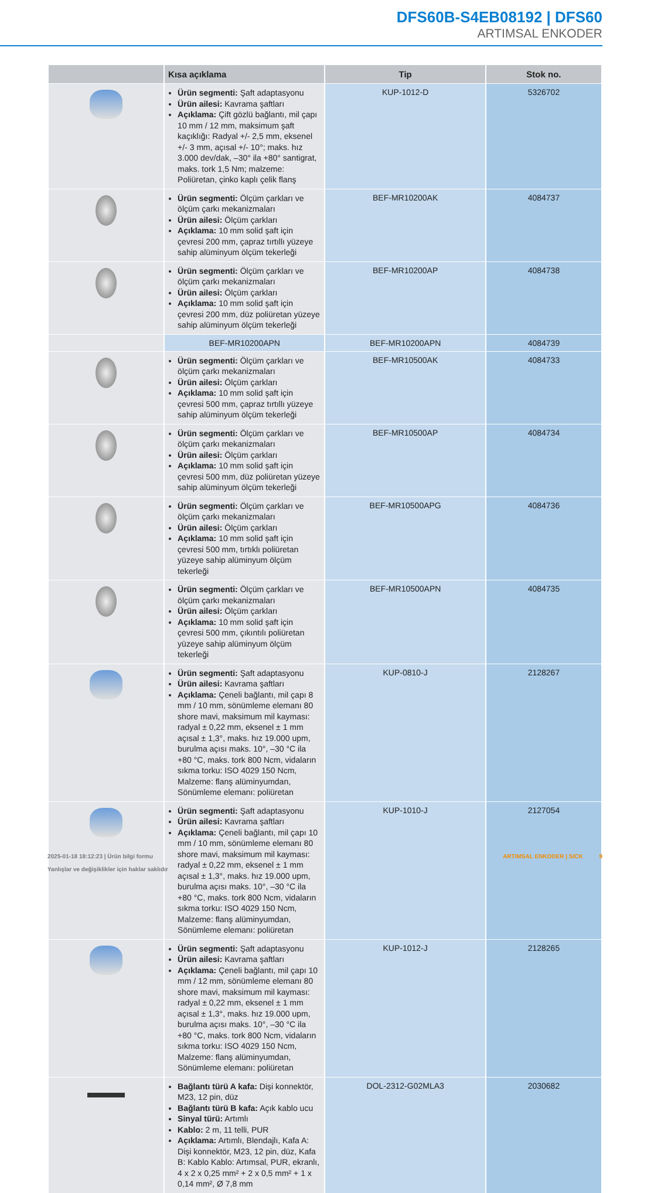DFS60B-S4EB08192 | DFS60
ARTIMSAL ENKODER
| | Kısa açıklama | Tip | Stok no. |
| --- | --- | --- | --- |
| | Ürün segmenti: Şaft adaptasyonu Ürün ailesi: Kavrama şaftları Açıklama: Çift gözlü bağlantı, mil çapı 10 mm / 12 mm, maksimum şaft kaçıklığı: Radyal +/- 2,5 mm, eksenel +/- 3 mm, açısal +/- 10°; maks. hız 3.000 dev/dak, –30° ila +80° santigrat, maks. tork 1,5 Nm; malzeme: Poliüretan, çinko kaplı çelik flanş | KUP-1012-D | 5326702 |
| | Ürün segmenti: Ölçüm çarkları ve ölçüm çarkı mekanizmaları Ürün ailesi: Ölçüm çarkları Açıklama: 10 mm solid şaft için çevresi 200 mm, çapraz tırtıllı yüzeye sahip alüminyum ölçüm tekerleği | BEF-MR10200AK | 4084737 |
| | Ürün segmenti: Ölçüm çarkları ve ölçüm çarkı mekanizmaları Ürün ailesi: Ölçüm çarkları Açıklama: 10 mm solid şaft için çevresi 200 mm, düz poliüretan yüzeye sahip alüminyum ölçüm tekerleği | BEF-MR10200AP | 4084738 |
| | BEF-MR10200APN | BEF-MR10200APN | 4084739 |
| | Ürün segmenti: Ölçüm çarkları ve ölçüm çarkı mekanizmaları Ürün ailesi: Ölçüm çarkları Açıklama: 10 mm solid şaft için çevresi 500 mm, çapraz tırtıllı yüzeye sahip alüminyum ölçüm tekerleği | BEF-MR10500AK | 4084733 |
| | Ürün segmenti: Ölçüm çarkları ve ölçüm çarkı mekanizmaları Ürün ailesi: Ölçüm çarkları Açıklama: 10 mm solid şaft için çevresi 500 mm, düz poliüretan yüzeye sahip alüminyum ölçüm tekerleği | BEF-MR10500AP | 4084734 |
| | Ürün segmenti: Ölçüm çarkları ve ölçüm çarkı mekanizmaları Ürün ailesi: Ölçüm çarkları Açıklama: 10 mm solid şaft için çevresi 500 mm, tırtıklı poliüretan yüzeye sahip alüminyum ölçüm tekerleği | BEF-MR10500APG | 4084736 |
| | Ürün segmenti: Ölçüm çarkları ve ölçüm çarkı mekanizmaları Ürün ailesi: Ölçüm çarkları Açıklama: 10 mm solid şaft için çevresi 500 mm, çıkıntılı poliüretan yüzeye sahip alüminyum ölçüm tekerleği | BEF-MR10500APN | 4084735 |
| | Ürün segmenti: Şaft adaptasyonu Ürün ailesi: Kavrama şaftları Açıklama: Çeneli bağlantı, mil çapı 8 mm / 10 mm, sönümleme elemanı 80 shore mavi, maksimum mil kayması: radyal ± 0,22 mm, eksenel ± 1 mm açısal ± 1,3°, maks. hız 19.000 upm, burulma açısı maks. 10°, –30 °C ila +80 °C, maks. tork 800 Ncm, vidaların sıkma torku: ISO 4029 150 Ncm, Malzeme: flanş alüminyumdan, Sönümleme elemanı: poliüretan | KUP-0810-J | 2128267 |
| | Ürün segmenti: Şaft adaptasyonu Ürün ailesi: Kavrama şaftları Açıklama: Çeneli bağlantı, mil çapı 10 mm / 10 mm, sönümleme elemanı 80 shore mavi, maksimum mil kayması: radyal ± 0,22 mm, eksenel ± 1 mm açısal ± 1,3°, maks. hız 19.000 upm, burulma açısı maks. 10°, –30 °C ila +80 °C, maks. tork 800 Ncm, vidaların sıkma torku: ISO 4029 150 Ncm, Malzeme: flanş alüminyumdan, Sönümleme elemanı: poliüretan | KUP-1010-J | 2127054 |
| | Ürün segmenti: Şaft adaptasyonu Ürün ailesi: Kavrama şaftları Açıklama: Çeneli bağlantı, mil çapı 10 mm / 12 mm, sönümleme elemanı 80 shore mavi, maksimum mil kayması: radyal ± 0,22 mm, eksenel ± 1 mm açısal ± 1,3°, maks. hız 19.000 upm, burulma açısı maks. 10°, –30 °C ila +80 °C, maks. tork 800 Ncm, vidaların sıkma torku: ISO 4029 150 Ncm, Malzeme: flanş alüminyumdan, Sönümleme elemanı: poliüretan | KUP-1012-J | 2128265 |
| | Bağlantı türü A kafa: Dişi konnektör, M23, 12 pin, düz Bağlantı türü B kafa: Açık kablo ucu Sinyal türü: Artımlı Kablo: 2 m, 11 telli, PUR Açıklama: Artımlı, Blendajlı, Kafa A: Dişi konnektör, M23, 12 pin, düz, Kafa B: Kablo Kablo: Artımsal, PUR, ekranlı, 4 x 2 x 0,25 mm² + 2 x 0,5 mm² + 1 x 0,14 mm², Ø 7,8 mm | DOL-2312-G02MLA3 | 2030682 |
ARTIMSAL ENKODER | SICK 9 2025-01-18 18:12:23 | Ürün bilgi formu
Yanlışlar ve değişiklikler için haklar saklıdır